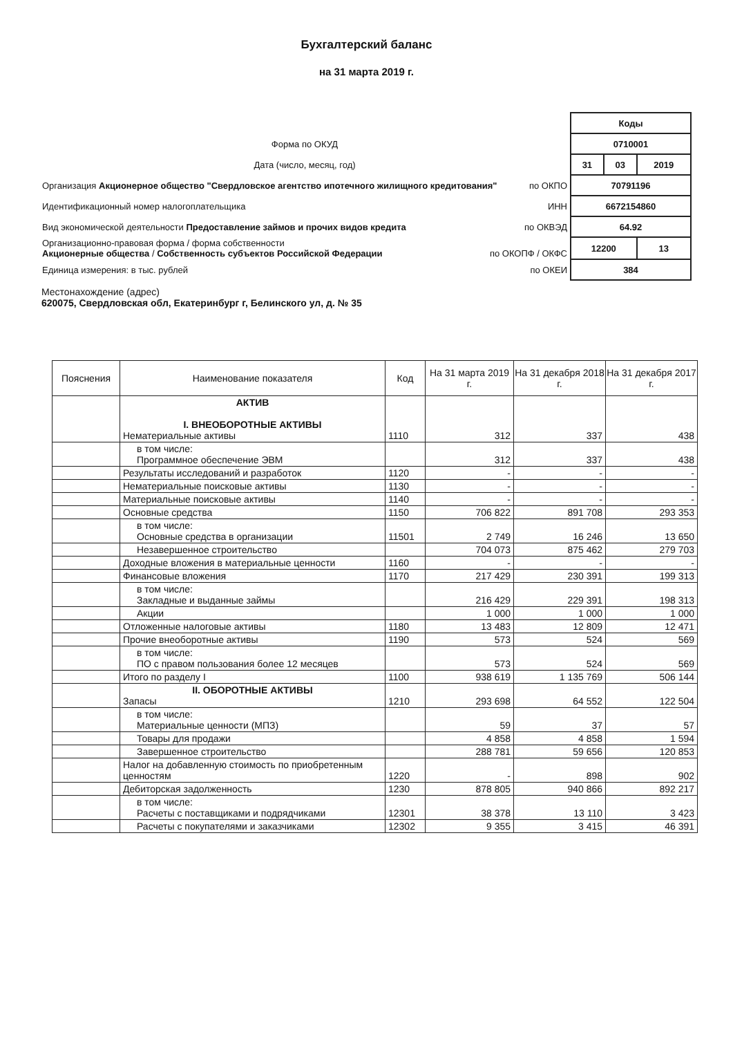Бухгалтерский баланс
на 31 марта 2019 г.
| | Коды | | |
| Форма по ОКУД | 0710001 | | |
| Дата (число, месяц, год) | 31 | 03 | 2019 |
| Организация Акционерное общество "Свердловское агентство ипотечного жилищного кредитования" по ОКПО | 70791196 | | |
| Идентификационный номер налогоплательщика ИНН | 6672154860 | | |
| Вид экономической деятельности Предоставление займов и прочих видов кредита по ОКВЭД | 64.92 | | |
| Организационно-правовая форма / форма собственности Акционерные общества / Собственность субъектов Российской Федерации по ОКОПФ / ОКФС | 12200 | | 13 |
| Единица измерения: в тыс. рублей по ОКЕИ | 384 | | |
Местонахождение (адрес)
620075, Свердловская обл, Екатеринбург г, Белинского ул, д. № 35
| Пояснения | Наименование показателя | Код | На 31 марта 2019 г. | На 31 декабря 2018 г. | На 31 декабря 2017 г. |
| --- | --- | --- | --- | --- | --- |
| | АКТИВ I. ВНЕОБОРОТНЫЕ АКТИВЫ Нематериальные активы | 1110 | 312 | 337 | 438 |
| | в том числе: Программное обеспечение ЭВМ | | 312 | 337 | 438 |
| | Результаты исследований и разработок | 1120 | - | - | - |
| | Нематериальные поисковые активы | 1130 | - | - | - |
| | Материальные поисковые активы | 1140 | - | - | - |
| | Основные средства | 1150 | 706 822 | 891 708 | 293 353 |
| | в том числе: Основные средства в организации | 11501 | 2 749 | 16 246 | 13 650 |
| | Незавершенное строительство | | 704 073 | 875 462 | 279 703 |
| | Доходные вложения в материальные ценности | 1160 | - | - | - |
| | Финансовые вложения | 1170 | 217 429 | 230 391 | 199 313 |
| | в том числе: Закладные и выданные займы | | 216 429 | 229 391 | 198 313 |
| | Акции | | 1 000 | 1 000 | 1 000 |
| | Отложенные налоговые активы | 1180 | 13 483 | 12 809 | 12 471 |
| | Прочие внеоборотные активы | 1190 | 573 | 524 | 569 |
| | в том числе: ПО с правом пользования более 12 месяцев | | 573 | 524 | 569 |
| | Итого по разделу I | 1100 | 938 619 | 1 135 769 | 506 144 |
| | II. ОБОРОТНЫЕ АКТИВЫ Запасы | 1210 | 293 698 | 64 552 | 122 504 |
| | в том числе: Материальные ценности (МПЗ) | | 59 | 37 | 57 |
| | Товары для продажи | | 4 858 | 4 858 | 1 594 |
| | Завершенное строительство | | 288 781 | 59 656 | 120 853 |
| | Налог на добавленную стоимость по приобретенным ценностям | 1220 | - | 898 | 902 |
| | Дебиторская задолженность | 1230 | 878 805 | 940 866 | 892 217 |
| | в том числе: Расчеты с поставщиками и подрядчиками | 12301 | 38 378 | 13 110 | 3 423 |
| | Расчеты с покупателями и заказчиками | 12302 | 9 355 | 3 415 | 46 391 |